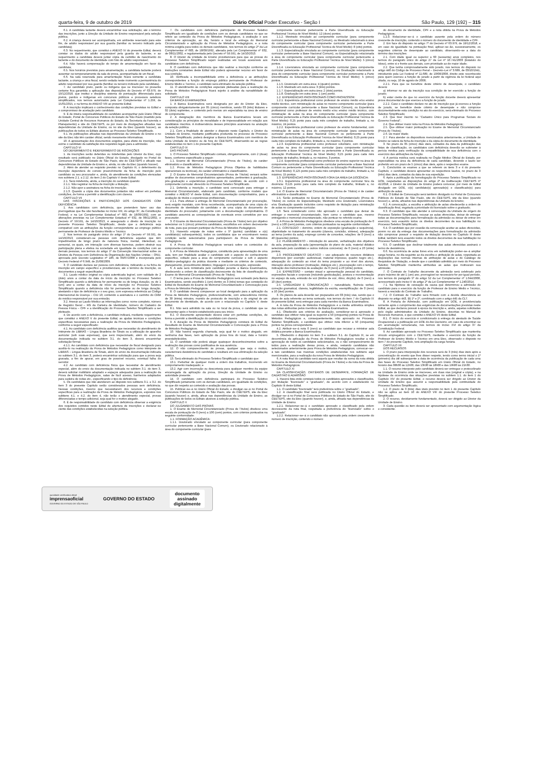quarta-feira, 9 de outubro de 2019 Diário Oficial Poder Executivo - Seção I São Paulo, 129 (192) – 315
6.1. A candidata lactante deverá encaminhar sua solicitação, até o término das inscrições, junto a Direção da Unidade de Ensino responsável pela seleção pública;
6.2. A criança deverá ser acompanhada, em ambiente reservado para este fim, de adulto responsável por sua guarda (familiar ou terceiro indicado pela candidata);
6.3. No requerimento, que constitui o ANEXO IV do presente Edital, deverá constar os dados do adulto responsável pela guarda do lactente, e ao requerimento a candidata deverá juntar cópia da certidão de nascimento do lactente e do documento de identidade com foto do adulto responsável;
6.4. Não haverá compensação do tempo de amamentação em favor da candidata;
6.5. Nos horários previstos para amamentação, a candidata lactante poderá ausentar–se temporariamente da sala de prova, acompanhada de um fiscal;
6.6. Na sala reservada para amamentação ficará somente a candidata lactante, a criança e uma fiscal, sendo vedada neste momento a permanência do adulto responsável por sua guarda (familiar ou terceiro indicado pela candidata).
7. Ao candidato preto, pardo ou indígena que se inscrever no presente certame fica garantida a aplicação das disposições do Decreto nº 63.979, de 19/12/2018, que institui e disciplina sistema de pontuação diferenciada para pretos, pardos e indígenas em concursos públicos e processos seletivos simplificados, nos termos autorizados pela Lei Complementar nº 1.259, de 15/01/2015, e na forma do ANEXO VIII ao presente Edital.
8. A inscrição implicará o conhecimento das condições previstas no Edital e o compromisso de aceitação pelo candidato.
9. É de inteira responsabilidade do candidato acompanhar pelo Diário Oficial do Estado, Portal de Concursos Públicos do Estado de São Paulo (mantido pela Unidade Central de Recursos Humanos do Estado, da Secretaria da Fazenda e Planejamento) e site do CEETEPS, ou por meio de divulgações afixadas nas dependências da Unidade de Ensino, ou no site da Etec (quando houver), as publicações de todos os Editais alusivos ao Processo Seletivo Simplificado.
9.1. As publicações afixadas nas dependências da Unidade de Ensino e no site da Etec não têm caráter oficial, sendo meramente informativas.
10. A apresentação dos documentos exigidos, para efeito de inscrição, não exime o candidato da satisfação dos requisitos legais para a admissão.
CAPÍTULO VI
DO DEFERIMENTO E INDEFERIMENTO DE INSCRIÇÕES
1. As inscrições serão deferidas ou indeferidas pelo Diretor da Etec, cujo resultado será publicado no Diário Oficial do Estado, divulgado no Portal de Concursos Públicos do Estado de São Paulo, site do CEETEPS e afixado nas dependências da Unidade de Ensino e, ainda, no site da Etec (quando houver).
2. Além de atender ao requisito previsto no Capítulo III, o deferimento da inscrição dependerá do correto preenchimento da ficha de inscrição pelo candidato ou seu procurador e, ainda, do atendimento às condições elencadas nos subitens 2.1. a 2.12. do item 2 do Capítulo V deste Edital.
2.1. Será indeferida, ainda, a inscrição do candidato quando:
2.1.1. Não registrar na ficha de inscrição a titulação;
2.1.2. Não apor a assinatura na ficha de inscrição;
2.1.3. Quando a cópia dos documentos juntados não estiver em perfeitas condições, de forma a permitir a identificação com clareza.
CAPÍTULO VII
DAS INSCRIÇÕES E PARTICIPAÇÃO DOS CANDIDATOS COM DEFICIÊNCIA
1. Aos candidatos com deficiência, que pretendem fazer uso das prerrogativas que lhe são facultadas no inciso VIII, do artigo 37, da Constituição Federal, e na Lei Complementar Estadual nº 683, de 18/09/1992, com as alterações previstas na Lei Complementar Estadual nº 932, de 08/11/2002, e Decreto nº 59.591, de 14/10/2013, é assegurado o direito de inscrição no presente Processo Seletivo Simplificado, desde que a deficiência seja compatível com as atribuições da função correspondente ao emprego público permanente de Professor de Ensino Médio e Técnico.
2. Nos termos do parágrafo único do artigo 1º do Decreto nº 59.591, de 14/10/2013, consideram–se pessoas com deficiência aquelas que têm impedimentos de longo prazo de natureza física, mental, intelectual, ou sensorial, os quais, em interação com diversas barreiras, podem obstruir sua participação plena e efetiva na sociedade em igualdade de condições com as demais pessoas, nos termos do artigo 1º da Convenção Internacional sobre os Direitos da Pessoa com Deficiência da Organização das Nações Unidas – ONU, aprovada pelo Decreto Legislativo nº 186, de 09/07/2008 e incorporada pelo Decreto Federal nº 6.949, de 25/08/2009.
3. O candidato declara ser pessoa com deficiência, indicando–a na ficha de inscrição em campo específico e providenciará, até o término da inscrição, os documentos a seguir especificados:
3.1. Laudo médico original ou cópia autenticada legível, com validade de 2 (dois) anos a contar da data de início da inscrição no Processo Seletivo Simplificado quando a deficiência for permanente ou de longa duração, ou de 1 (um) ano a contar da data de início da inscrição no Processo Seletivo Simplificado quando a deficiência não for permanente ou de longa duração, atestando o tipo de deficiência e o seu grau, com expressa referência ao Código Internacional de Doença – CID 10, contendo a assinatura e o carimbo do CRM do médico responsável por sua emissão;
3.2. Anexar ao Laudo Médico as informações como: nome completo, número de Registro Geral – RG da Carteira de Identidade, número do Cadastro de Pessoa Física – CPF e a identificação do Processo Seletivo Simplificado a ser pleiteado.
4. De acordo com a deficiência, o candidato indicará, mediante requerimento que constitui o ANEXO V do presente Edital, as ajudas técnicas e condições específicas necessárias para a realização da Prova de Métodos Pedagógicos, conforme a seguir especificado:
4.1. Ao candidato com deficiência auditiva que necessitar do atendimento de Intérprete de LIBRAS – Língua Brasileira de Sinais ou a utilização de aparelho auricular (sob suas expensas), que será inspecionado, além do envio da documentação indicada no subitem 3.1. do item 3, deverá encaminhar solicitação formal;
4.1.1. Ao candidato com deficiência que necessitar de fiscal designado para auxiliá–lo na realização da Prova de Métodos Pedagógicos como intérprete de LIBRAS – Língua Brasileira de Sinais, além do envio da documentação indicada no subitem 3.1. do item 3, poderá encaminhar solicitação para que a prova seja gravada, a fim de apurar, em grau de possível recurso, eventual falha do servidor.
4.2. Ao candidato com deficiência física que necessitar de atendimento especial, além do envio da documentação indicada no subitem 3.1. do item 3, deverá solicitar mobiliário adaptado e espaços adequados para a realização da Prova de Métodos Pedagógicos, salas de fácil acesso, banheiros adaptados para cadeira de rodas etc., especificando o tipo de deficiência;
5. Os candidatos que não atenderem ao disposto nos subitens 3.1. e 3.2. do item 3 do presente Capítulo serão considerados pessoas sem deficiência. Nessas condições, mesmo que necessitarem dos recursos e condições específicas para a realização da Prova de Métodos Pedagógicos, expostos nos subitens 4.1. e 4.2. do item 4, não terão o atendimento especial, provas diferenciadas e tempo adicional, seja qual for o motivo alegado.
6. É de responsabilidade do candidato com deficiência observar a exigência dos requisitos contidos neste Edital de abertura de inscrições e declarar–se ciente das condições estabelecidas na seleção pública.
7. Os candidatos com deficiência participarão do Processo Seletivo Simplificado em igualdade de condições com os demais candidatos no que se refere ao conteúdo da Prova de Métodos Pedagógicos, à avaliação e aos critérios de aprovação, ao dia, horário e local de entrega do Memorial Circunstanciado e aplicação da Prova de Métodos Pedagógicos, e a nota mínima exigida para todos os demais candidatos, nos termos do artigo 2º da Lei Complementar nº 683, de 18/09/1992, alterada pela Lei Complementar nº 932, de 08/11/2002, e regulamentada pelo Decreto nº 59.591, de 14/10/2013.
8. O Diretor da Unidade de Ensino providenciará para que as provas do Processo Seletivo Simplificado sejam realizadas em locais acessíveis aos candidatos com deficiência.
9. O candidato com deficiência que não realizar a inscrição conforme as instruções constantes deste Edital não poderá apresentar recurso em favor de sua condição.
10. Verificada a incompatibilidade entre a deficiência e as atribuições correspondentes a função do emprego público permanente de Professor de Ensino Médio e Técnico, o candidato será eliminado da seleção pública.
11. O atendimento às condições especiais pleiteadas para a realização da Prova de Métodos Pedagógicos ficará sujeito à análise da razoabilidade do solicitado.
CAPÍTULO VIII
DA BANCA EXAMINADORA
1. A Banca Examinadora será designada por ato do Diretor da Etec, composta obrigatoriamente por 05 (cinco) membros, sendo 03 (três) titulares e 02 (dois) suplentes, e contendo pelo menos um especialista na área de ensino do componente.
2. A designação dos membros da Banca Examinadora levará em consideração os princípios de moralidade e de impessoalidade em relação aos candidatos inscritos. A inobservância desses princípios acarretará na anulação da seleção pública.
2.1. Com a finalidade de atender o disposto neste Capítulo, o Diretor da Unidade de Ensino, mediante justificativa produzida no processo de Processo Seletivo Simplificado, poderá designar a Banca Examinadora com membros de outra Unidade de Ensino ou de fora do CEETEPS, observando–se as regras estabelecidas no item 1 do presente Capítulo.
CAPÍTULO IX
DAS PROVAS
1. O Processo Seletivo Simplificado contará, obrigatoriamente, com 2 (duas) fases, conforme especificado a seguir:
1.1. Exame de Memorial Circunstanciado (Prova de Títulos), de caráter eliminatório e classificatório; e
1.2. Prova de Métodos Pedagógicos (Prova Objetiva de habilidades operacionais ou técnicas), de caráter eliminatório e classificatório.
2. O Exame de Memorial Circunstanciado (Prova de Títulos) versará sobre análise de documentos comprobatórios apresentados, pertinentes à graduação, pós–graduação e experiências profissionais do candidato, de acordo com o componente curricular oferecido no Processo Seletivo Simplificado.
2.1. Deferida a inscrição, o candidato será convocado para entregar o Memorial Circunstanciado, elaborado pelo candidato, conforme modelo que constitui o ANEXO VI deste Edital, com documentação comprobatória, para a avaliação de títulos e experiências profissionais.
2.1.1. Para efetuar a entrega do Memorial Circunstanciado por procuração, será exigido mandato, com firma reconhecida, acompanhada de uma cópia do documento de identidade do candidato e de uma cópia do documento de identidade do procurador, juntamente com a documentação comprobatória. O candidato assumirá as consequências de eventuais erros cometidos por seu procurador.
3. O Exame do Memorial Circunstanciado (Prova de Títulos) tem por objetivo selecionar os 5 (cinco) primeiros candidatos, escolhidos em ordem decrescente de nota, para que possam participar da Prova de Métodos Pedagógicos.
3.1. Havendo empate de notas entre o 5º (quinto) candidato e o(s) candidato(s) subsequente(s), todos os candidatos que se encontrarem nessa condição serão selecionados para participarem da Prova de Métodos Pedagógicos.
4. A Prova de Métodos Pedagógicos versará sobre os conteúdos do componente curricular.
5. A Prova de Métodos Pedagógicos, constituída pela apresentação de uma aula, tem por finalidade avaliar o candidato sob o aspecto do conhecimento específico, voltado para a área do componente curricular e sob o aspecto didático–pedagógico da prática docente e mediante os critérios de conteúdo, planejamento, procedimento didático, linguagem e comunicação, expressão.
6. A aula será ministrada pelo candidato perante a Banca Examinadora, obedecendo a ordem de classificação decrescente da lista de classificação do Exame do Memorial Circunstanciado (Prova de Títulos).
7. O tema para a Prova de Métodos Pedagógicos será sorteado pela Banca Examinadora, sendo escolhido 1 (um) dentre os 3 (três) temas que constarão do Edital de Resultado do Exame de Memorial Circunstanciado e Convocação para a Prova de Métodos Pedagógicos.
8. O candidato deverá comparecer ao local designado para a aplicação da Prova de Métodos Pedagógicos, preferencialmente, com antecedência mínima de 30 (trinta) minutos, munido de protocolo de inscrição e do original de um documento de identidade, de acordo com o relacionado no Capítulo V, deste Edital.
8.1. Não será admitido na sala ou no local da prova, o candidato que se apresentar após o horário estabelecido para seu início;
8.2. O documento apresentado deverá estar em perfeitas condições, de forma a permitir a identificação do candidato com clareza.
9. A duração da Prova de Métodos Pedagógicos constará do Edital de Resultado do Exame de Memorial Circunstanciado e Convocação para a Prova de Métodos Pedagógicos.
10. Não haverá segunda chamada, seja qual for o motivo alegado, em nenhuma das fases, nem aplicação da prova fora do local, data e horário preestabelecidos.
11. O candidato não poderá alegar quaisquer desconhecimentos sobre a realização das provas como justificativa de sua ausência.
12. O não comparecimento às provas, qualquer que seja o motivo, caracterizará desistência do candidato e resultará em sua eliminação da seleção pública.
13. Será eliminado do Processo Seletivo Simplificado o candidato que:
13.1. Perturbar de qualquer modo a ordem dos trabalhos, incorrendo em comportamento inadequado; e
13.2. Agir com incorreção ou descortesia para qualquer membro da equipe encarregada da aplicação da prova, Direção da Unidade de Ensino ou autoridade presente.
14. O candidato com deficiência participará do Processo Seletivo Simplificado juntamente com os demais candidatos, em igualdade de condições, no que diz respeito ao conteúdo e avaliação das provas.
15. Publicar–se–á no Diário Oficial do Estado, e divulgar–se–á no Portal de Concursos Públicos do Estado de São Paulo, site do CEETEPS, site da Etec (quando houver) e, ainda, afixar nas dependências da Unidade de Ensino, as publicações de todos os Editais alusivos a seleção pública.
CAPÍTULO X
DO JULGAMENTO DAS PROVAS
1. O Exame de Memorial Circunstanciado (Prova de Títulos) obedece uma escala de pontuação de 0 (zero) a 100 (cem) pontos, com critérios pontuados na seguinte conformidade:
1.1. FORMAÇÃO ACADÊMICA:
1.1.1. Doutorado vinculado ao componente curricular (para componente curricular pertencente a Base Nacional Comum), ou Doutorado relacionado à área do componente curricular (para
componente curricular pertencente a Parte Diversificada ou Educação Profissional Técnica de Nível Médio): 12 (doze) pontos.
1.1.2. Mestrado vinculado ao componente curricular (para componente curricular pertencente a Base Nacional Comum), ou Mestrado relacionado à área do componente curricular (para componente curricular pertencente a Parte Diversificada ou Educação Profissional Técnica de Nível Médio): 8 (oito) pontos.
1.1.3. Especialização vinculada ao componente curricular (para componente curricular pertencente a Base Nacional Comum), ou Especialização relacionada à área do componente curricular (para componente curricular pertencente a Parte Diversificada ou Educação Profissional Técnica de Nível Médio): 5 (cinco) pontos.
1.1.4. Licenciatura vinculada ao componente curricular (para componente curricular pertencente a Base Nacional Comum), ou Graduação relacionado à área do componente curricular (para componente curricular pertencente a Parte Diversificada ou Educação Profissional Técnica de Nível Médio): 5 (cinco) pontos.
1.1.5. Doutorado em outra área: 4 (quatro) pontos.
1.1.6. Mestrado em outra área: 3 (três) pontos.
1.1.7. Especialização em outra área: 2 (dois) pontos.
1.1.8. Graduação em outra área: 1 (um) ponto.
1.2. EXPERIÊNCIAS PROFISSIONAIS COMO PROFESSOR:
1.2.1. Experiência profissional como professor de ensino médio e/ou ensino médio técnico, com ministração de aulas no mesmo componente curricular (para componente curricular pertencente a Base Nacional Comum), ou Experiência profissional como professor de ensino médio e/ou ensino médio técnico, com ministração de aulas na área do componente curricular (para componente curricular pertencente a Parte Diversificada ou Educação Profissional Técnica de Nível Médio): 0,25 ponto para cada mês completo de trabalho, limitado a, no máximo, 24 pontos.
1.2.2. Experiência profissional como professor de ensino fundamental, com ministração de aulas na área do componente curricular (para componente curricular pertencente a Base Nacional Comum ou pertencente a Parte Diversificada ou Educação Profissional Técnica de Nível Médio): 0,25 ponto para cada mês completo de trabalho, limitado a, no máximo, 6 pontos.
1.2.3. Experiência profissional como professor voluntário, com ministração de aulas na área do componente curricular (para componente curricular pertencente a Base Nacional Comum ou pertencente a Parte Diversificada ou Educação Profissional Técnica de Nível Médio): 0,25 ponto para cada mês completo de trabalho, limitado a, no máximo, 3 pontos.
1.2.4. Experiência profissional como professor de ensino superior na área do componente curricular (para componente curricular pertencente a Base Nacional Comum ou pertencente a Parte Diversificada ou Educação Profissional Técnica de Nível Médio): 0,125 ponto para cada mês completo de trabalho, limitado a, no máximo, 15 pontos.
1.3. EXPERIÊNCIAS PROFISSIONAIS FORA DA ÁREA DA DOCÊNCIA:
1.3.1. Experiência profissional na área do componente curricular fora da docência: 0,125 ponto para cada mês completo de trabalho, limitado a, no máximo, 12 pontos.
1.4. O Exame de Memorial Circunstanciado (Prova de Títulos) é de caráter eliminatório e classificatório.
1.5. Serão pontuados no Exame de Memorial Circunstanciado (Prova de Títulos) os cursos de Especialização, Mestrado e/ou Doutorado, Licenciatura e/ou Graduação quando incluídos como requisito de titulação para ministração de aulas no componente curricular.
1.6. Será considerado como não aprovado o candidato que deixar de entregar o memorial circunstanciado, bem como o candidato que, mesmo entregando o memorial circunstanciado, não pontuar no referido exame.
2. A Prova de Métodos Pedagógicos obedece uma escala de pontuação de 0 (zero) a 100 (cem) pontos, com critérios pontuados na seguinte conformidade:
2.1. CONTEÚDO – domínio, ordem de exposição (graduação e sequência), objetividade no tratamento do assunto (clareza, concisão, síntese), adequação ao tema (centro da aula), emprego correto de conceitos, relações: de 0 (zero) a 40 (quarenta) pontos;
2.2. PLANEJAMENTO – introdução do assunto, verbalização dos objetivos da aula, preparação da aula (apresentação do plano de aula, material didático selecionado pelo candidato e outros indícios concretos): de 0 (zero) a 20 (vinte) pontos;
2.3. PROCEDIMENTO DIDÁTICO – uso adequado de recursos didáticos disponíveis (por exemplo: audiovisual, material impresso, quadro negro etc.), adequação do conteúdo ao nível do tema proposto e ao nível dos alunos, interação aluno–professor (motivação, diálogos etc.), preocupação com o tempo, indicação dos instrumentos de avaliação: de 0 (zero) a 20 (vinte) pontos;
2.4. EXPRESSÃO – contato visual e apresentação pessoal do candidato, expressões faciais e corporais (incluindo gesticulação), postura e movimentação no espaço da sala, emissão de voz (timbre de voz, ritmo, dicção): de 0 (zero) a 10 (dez) pontos;
2.5. LINGUAGEM E COMUNICAÇÃO – naturalidade, fluência verbal, correção gramatical, clareza, legibilidade da escrita, exemplificação: de 0 (zero) a 10 (dez) pontos.
3. Os planos de aula deverão ser preparados em 03 (três) vias, sendo que o plano de aula referente ao tema sorteado, nos termos do item 7 do Capítulo IX do presente Edital, será entregue para cada membro da Banca Examinadora.
4. A nota da Prova de Métodos Pedagógicos é a média aritmética simples das notas atribuídas pelos membros da Banca Examinadora.
4.1. Obedecido aos critérios de avaliação, considerar–se–á aprovado o candidato que obtiver nota igual ou superior a 50 (cinquenta) pontos na Prova de Métodos Pedagógicos e, consequentemente, não aprovado no Processo Seletivo Simplificado, o candidato que obtiver nota inferior a 50 (cinquenta) pontos na prova correspondente.
4.2. Atribuir–se–á nota 0 (zero) ao candidato que recusar a ministrar aula didática perante a Banca Examinadora.
5. Obedecido o disposto no item 3 e subitem 3.1. do Capítulo IX, se em decorrência da aplicação da Prova de Métodos Pedagógicos resultar a não aprovação de todos os candidatos selecionados, ou o não comparecimento de todos para a realização dessa prova, e ainda, restando candidatos não selecionados anteriormente para Prova de Métodos Pedagógicos, convocar–se–á tais candidatos nas mesmas condições estabelecidas nos subitens aqui mencionados, para a realização da nova Prova de Métodos Pedagógicos.
6. A nota final do candidato será aquela que resultar da soma da nota obtida no Exame de Memorial Circunstanciado (Prova de Títulos) e da nota da Prova de Métodos Pedagógicos.
CAPÍTULO XI
DA CLASSIFICAÇÃO, CRITÉRIOS DE DESEMPATE, FORMAÇÃO DE CADASTRO E ADMISSÃO
1. Haverá lista onde constará todos os candidatos aprovados e classificados, por titulação "licenciado" e "graduado", de acordo com o estabelecido no Capítulo III deste Edital.
1.1. O candidato "licenciado" terá preferência sobre o "graduado";
1.2. A classificação final será publicada no Diário Oficial do Estado, e divulgar–se–á no Portal de Concursos Públicos do Estado de São Paulo, site do CEETEPS, site da Etec (quando houver), e, ainda, afixada nas dependências da Unidade de Ensino.
1.2.1. Relacionar–se–á o candidato aprovado e classificado pela ordem decrescente da nota final, respeitada a preferência do "licenciado" sobre o "graduado".
1.2.2. Relacionar–se–á o candidato não aprovado pela ordem crescente do número de inscrição, contendo o número
do documento de identidade, CPF e a nota obtida na Prova de Métodos Pedagógicos;
1.2.3. Relacionar–se–á o candidato ausente pela ordem do número crescente de inscrição, contendo o número do documento de identidade e CPF.
2. Em face do disposto no artigo 7º do Decreto nº 63.979, de 19/12/2018, e em caso de igualdade na pontuação final, aplicar–se–ão, sucessivamente, os seguintes critérios de desempate ao candidato, observando–se a data do término das inscrições:
2.1. Com idade igual ou superior a 60 (sessenta) anos completos, nos termos do parágrafo único do artigo 27 da Lei nº 10.741/2003 (Estatuto do Idoso), entre si e frente aos demais, com prioridade ao de maior idade;
2.2. Que tenha comprovadamente sido jurado, nos termos do disposto no artigo 440 do Código de Processo Penal – Decreto–Lei nº 3.689, de 03/10/1941, introduzido pela Lei Federal nº 11.689, de 10/08/2008, direito este reconhecido para quem exerceu a função de jurado a partir da vigência da lei federal aqui citada, ou seja, 10 de agosto de 2008;
2.2.1. Para que se beneficie deste critério de desempate, o candidato deverá:
a) informar no ato da inscrição sua condição de ter exercido a função de jurado;
b) estar ciente de que no exercício da função docente deverá apresentar prova documental de que exerceu a função de jurado.
2.2.2. Caso o candidato declare no ato de inscrição que já exerceu a função de jurado, se beneficie deste critério de desempate e não comprove documentalmente esta condição no ato do exercício, será eliminado do Processo Seletivo Simplificado;
2.3. Que tiver inscrito no "Cadastro Único para Programas Sociais do Governo Federal";
2.4. Que obtiver maior nota na Prova de Métodos Pedagógicos;
2.5. Que obtiver maior pontuação no Exame de Memorial Circunstanciado (Prova de Títulos);
2.6. De maior idade;
2.7. Para atender os dispositivos mencionados anteriormente, a Unidade de Ensino se valerá da ficha de inscrição e da cópia do documento de identidade.
3. No prazo de 05 (cinco) dias úteis, contados da data da publicação das listas de classificação, os candidatos com deficiência deverão se submeter à perícia médica para verificação da compatibilidade de sua deficiência com o exercício das atribuições da função.
4. A perícia médica será realizada no Órgão Médico Oficial do Estado, por especialistas na área da deficiência de cada candidato, devendo o laudo ser proferido em um prazo de 5 (cinco) dias úteis, após o respectivo exame.
5. Concluídos os exames a que se referem os itens 3 e 4 do presente Capítulo, o candidato deverá apresentar os respectivos laudos, no prazo de 3 (três) dias úteis, contados da data de sua expedição.
6. Após a publicação da homologação do Processo Seletivo Simplificado no DOE, respeitadas as disposições do artigo 2º da Deliberação CEETEPS nº 41/2018, o Diretor da Unidade de Ensino poderá convocar, por meio de Edital divulgado em DOE, o(s) candidato(s) aprovado(s) e classificado(s) para atribuição de aulas.
6.1. O Edital de Convocação será também divulgado no Portal de Concursos Públicos do Estado de São Paulo, site do CEETEPS, site da Etec (quando houver) e, ainda, afixados nas dependências da Unidade de Ensino;
6.2. A convocação, a escolha e atribuição de aulas obedecerão a ordem de classificação final, esgotada a prioridade do licenciado sobre o graduado;
6.3. O candidato que não atender à convocação da Unidade de origem do Processo Seletivo Simplificado, recusar as aulas oferecidas, deixar de entregar todas as documentações para formalização da admissão ou deixar de entrar em exercício, terá exaurido todos os direitos decorrentes da sua habilitação no Processo Seletivo Simplificado;
6.4. O candidato que por ocasião da convocação aceitar as aulas oferecidas, porém no ato da entrega das documentações para formalização da admissão não comprovar possuir o requisito de titulação descrito no Capítulo III deste Edital, também terá exaurido todos os direitos decorrentes de sua habilitação no Processo Seletivo Simplificado;
6.5. O candidato que declinar totalmente das aulas oferecidas assinará o termo de desistência;
6.6. Na ocorrência de aulas livres e/ou em substituição poder–se–á ampliar carga horária, no dia seguinte ao da escolha e atribuição de aulas, respeitada as disposições das normas internas de atribuição de aulas e do Catálogo de Requisitos de Titulação, e desde que o candidato admitido por meio do Processo Seletivo Simplificado mantenha atribuídas as aulas que motivaram sua admissão.
7. O Contrato de Trabalho decorrente da admissão será celebrado pelo prazo máximo de até 1 (um) ano, prorrogável se necessário for por igual período, nos termos do parágrafo 5º do artigo 52 da Lei Complementar nº 1.044/2008, acrescentado pelo inciso V do artigo 2º da Lei Complementar nº 1.240/2014.
7.1. Na hipótese de cessação da causa que determinou a admissão do candidato para o exercício da função de Professor de Ensino Médio e Técnico, haverá a rescisão do Contrato de Trabalho;
7.2. O Contrato de Trabalho será firmado com a devida observância ao disposto no artigo 443, §§ 1º e 2º, combinado com o artigo 445 da CLT.
8. A Portaria de Admissão, com publicação em DOE, é providenciada somente após o cumprimento das exigências de documentações previstas neste Edital, as que declarou possuir à época da inscrição e, ainda, aquelas solicitadas pelo órgão administrativo da Unidade de Ensino, descritas no Manual de Recursos Humanos, e que constitui o ANEXO VII deste Edital.
8.1. O início do exercício é condicionado à entrega do atestado de Saúde Ocupacional e a publicação em DOE do Ato Decisório, em caso de encontrar–se em acumulação remunerada, nos termos do inciso XVI do artigo 37 da Constituição Federal.
9. Ao candidato aprovado no Processo Seletivo Simplificado que mantenha vínculo empregatício com o CEETEPS, mediante o exercício da função de Professor de Ensino Médio e Técnico em uma Etec, observado o disposto no item 7 do presente Capítulo, terá ampliação da carga horária.
CAPÍTULO XII
DOS RECURSOS
1. O prazo para interposição dos recursos será de 3 (três) dias úteis após a concretização do evento que lhes disser respeito, tendo como termo inicial o 1º (primeiro) dia útil subsequente a data de ocorrência da publicação de cada uma das fases do Processo Seletivo Simplificado em Diário Oficial do Estado, no horário das 08h30 às 12h00, das 13h30 às 18h00 e das 19h00 às 21h30.
1.1. O recurso interposto pelo candidato deverá ser entregue e protocolizado na Unidade de Ensino onde se inscreveu, em duas vias (original e cópia), e na hipótese da ocorrência das situações previstas no subitem 1.1. do item 1 do Capítulo XIV do presente Edital, o recurso deverá ser dirigido ao Diretor da Unidade de Ensino que assumir a responsabilidade pela continuidade do Processo Seletivo Simplificado;
1.2. O prazo de 3 (três) dias úteis previsto no item 1 do presente Capítulo não se aplica ao item 10 do ANEXO VIII do presente Processo Seletivo Simplificado.
2. O recurso, devidamente fundamentado, deverá ser dirigido ao Diretor da Unidade de Ensino.
3. Cada questão ou item deverá ser apresentado com argumentação lógica e consistente.
autoridade certificadora oficial
imprensaoficial
GOVERNO DO ESTADO DE SÃO PAULO
GOVERNO DO ESTADO
documento
assinado
digitalmente